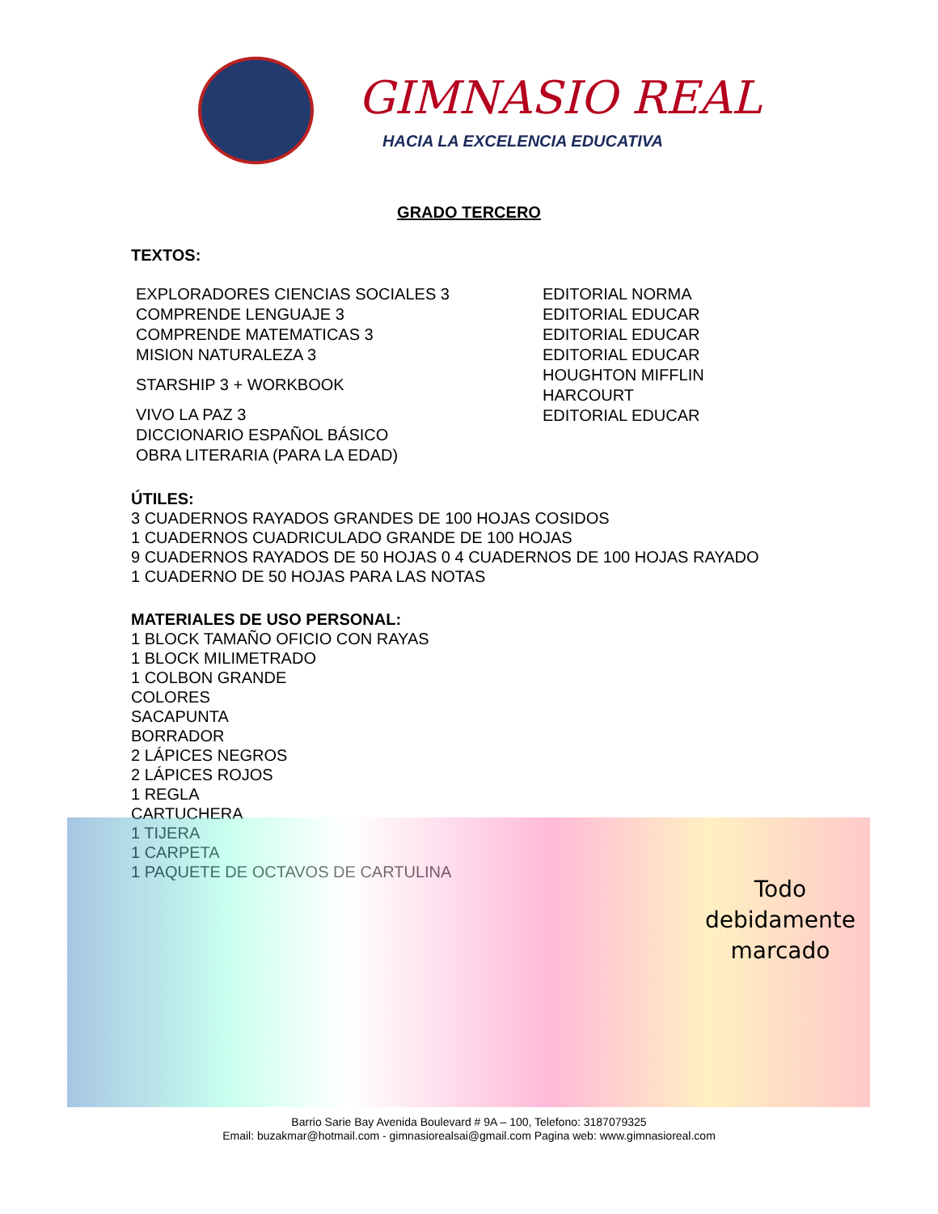GIMNASIO REAL
HACIA LA EXCELENCIA EDUCATIVA
GRADO TERCERO
TEXTOS:
EXPLORADORES CIENCIAS SOCIALES 3
COMPRENDE LENGUAJE 3
COMPRENDE MATEMATICAS 3
MISION NATURALEZA 3
STARSHIP 3 + WORKBOOK
VIVO LA PAZ 3
DICCIONARIO ESPAÑOL BÁSICO
OBRA LITERARIA (PARA LA EDAD)
EDITORIAL NORMA
EDITORIAL EDUCAR
EDITORIAL EDUCAR
EDITORIAL EDUCAR
HOUGHTON MIFFLIN
HARCOURT
EDITORIAL EDUCAR
ÚTILES:
3 CUADERNOS RAYADOS GRANDES DE 100 HOJAS COSIDOS
1 CUADERNOS CUADRICULADO GRANDE DE 100 HOJAS
9 CUADERNOS RAYADOS DE 50 HOJAS 0 4 CUADERNOS DE 100 HOJAS RAYADO
1 CUADERNO DE 50 HOJAS PARA LAS NOTAS
MATERIALES DE USO PERSONAL:
1 BLOCK TAMAÑO OFICIO CON RAYAS
1 BLOCK MILIMETRADO
1 COLBON GRANDE
COLORES
SACAPUNTA
BORRADOR
2 LÁPICES NEGROS
2 LÁPICES ROJOS
1 REGLA
CARTUCHERA
1 TIJERA
1 CARPETA
1 PAQUETE DE OCTAVOS DE CARTULINA
Todo
debidamente
marcado
Barrio Sarie Bay Avenida Boulevard # 9A – 100, Telefono: 3187079325
Email: buzakmar@hotmail.com - gimnasiorealsai@gmail.com Pagina web: www.gimnasioreal.com